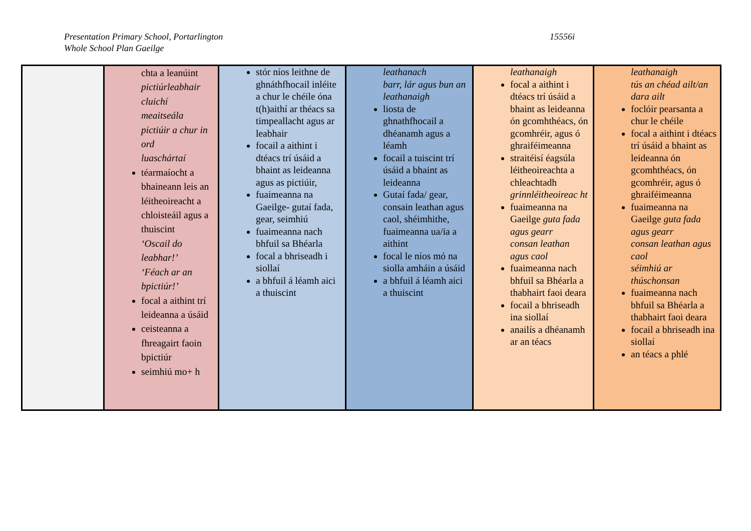Presentation Primary School, Portarlington
Whole School Plan Gaeilge
15556i
| | chta a leanúint pictiúrleabhair cluichí meaitseála pictiúir a chur in ord luaschártaí téarmaíocht a bhaineann leis an léitheoireacht a chloisteáil agus a thuiscint ‘Oscail do leabhar!’ ‘Féach ar an bpictiúr!’ focal a aithint trí leideanna a úsáid ceisteanna a fhreagairt faoin bpictiúr seimhiú mo+ h | stór níos leithne de ghnáthfhocail inléite a chur le chéile óna t(h)aithí ar théacs sa timpeallacht agus ar leabhair focail a aithint i dtéacs trí úsáid a bhaint as leideanna agus as pictiúir, fuaimeanna na Gaeilge- gutaí fada, gear, seimhiú fuaimeanna nach bhfuil sa Bhéarla focal a bhriseadh i siollaí a bhfuil á léamh aici a thuiscint | leathanach barr, lár agus bun an leathanaigh liosta de ghnathfhocail a dhéanamh agus a léamh focail a tuiscint trí úsáid a bhaint as leideanna Gutaí fada/ gear, consain leathan agus caol, shéimhithe, fuaimeanna ua/ia a aithint focal le níos mó na siolla amháin a úsáid a bhfuil á léamh aici a thuiscint | leathanaigh focal a aithint i dtéacs trí úsáid a bhaint as leideanna ón gcomhthéacs, ón gcomhréir, agus ó ghraiféimeanna straitéisí éagsúla léitheoireachta a chleachtadh grinnléitheoireac ht fuaimeanna na Gaeilge guta fada agus gearr consan leathan agus caol fuaimeanna nach bhfuil sa Bhéarla a thabhairt faoi deara focail a bhriseadh ina siollaí anailís a dhéanamh ar an téacs | leathanaigh tús an chéad ailt/an dara ailt foclóir pearsanta a chur le chéile focal a aithint i dtéacs trí úsáid a bhaint as leideanna ón gcomhthéacs, ón gcomhréir, agus ó ghraiféimeanna fuaimeanna na Gaeilge guta fada agus gearr consan leathan agus caol séimhiú ar thúschonsan fuaimeanna nach bhfuil sa Bhéarla a thabhairt faoi deara focail a bhriseadh ina siollaí an téacs a phlé |